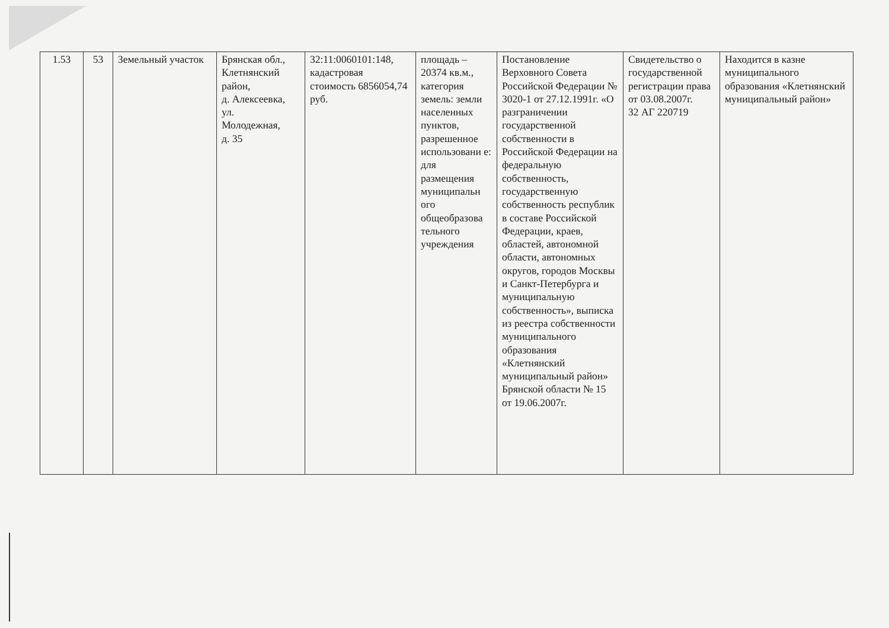| 1.53 | 53 | Земельный участок | Брянская обл., Клетнянский район, д. Алексеевка, ул. Молодежная, д. 35 | 32:11:0060101:148, кадастровая стоимость 6856054,74 руб. | площадь – 20374 кв.м., категория земель: земли населенных пунктов, разрешенное использовани е: для размещения муниципальн ого общеобразова тельного учреждения | Постановление Верховного Совета Российской Федерации № 3020-1 от 27.12.1991г. «О разграничении государственной собственности в Российской Федерации на федеральную собственность, государственную собственность республик в составе Российской Федерации, краев, областей, автономной области, автономных округов, городов Москвы и Санкт-Петербурга и муниципальную собственность», выписка из реестра собственности муниципального образования «Клетнянский муниципальный район» Брянской области № 15 от 19.06.2007г. | Свидетельство о государственной регистрации права от 03.08.2007г. 32 АГ 220719 | Находится в казне муниципального образования «Клетнянский муниципальный район» |